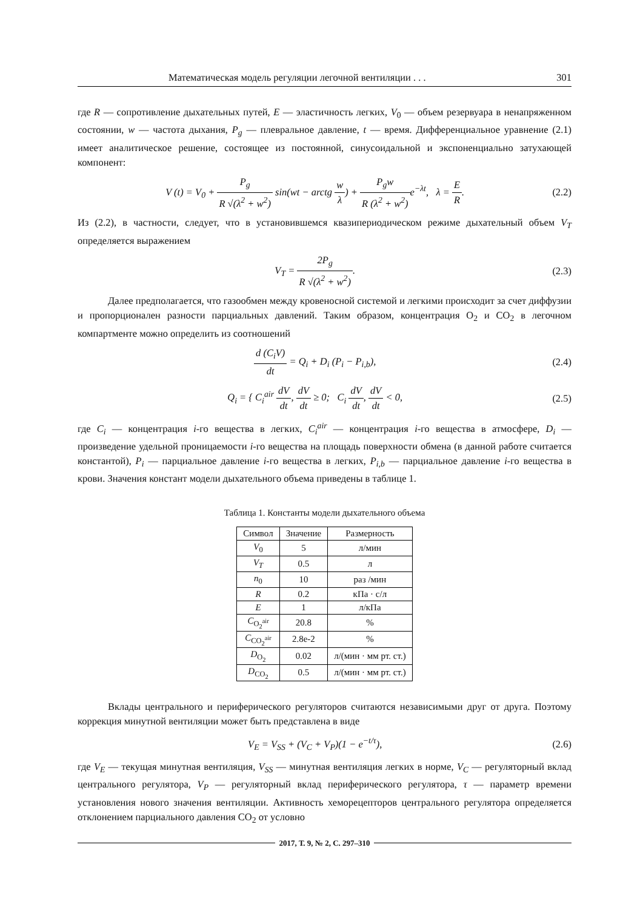Математическая модель регуляции легочной вентиляции . . . 301
где R — сопротивление дыхательных путей, E — эластичность легких, V<sub>0</sub> — объем резервуара в ненапряженном состоянии, w — частота дыхания, P<sub>g</sub> — плевральное давление, t — время. Дифференциальное уравнение (2.1) имеет аналитическое решение, состоящее из постоянной, синусоидальной и экспоненциально затухающей компонент:
V (t) = V<sub>0</sub> + P<sub>g</sub> R √(λ<sup>2</sup> + w<sup>2</sup>) sin(wt − arctg w λ) + P<sub>g</sub>w R (λ<sup>2</sup> + w<sup>2</sup>) e<sup>−λt</sup>, λ = E R. (2.2)
Из (2.2), в частности, следует, что в установившемся квазипериодическом режиме дыхательный объем V<sub>T</sub> определяется выражением
V<sub>T</sub> = 2P<sub>g</sub> R √(λ<sup>2</sup> + w<sup>2</sup>). (2.3)
Далее предполагается, что газообмен между кровеносной системой и легкими происходит за счет диффузии и пропорционален разности парциальных давлений. Таким образом, концентрация O<sub>2</sub> и CO<sub>2</sub> в легочном компартменте можно определить из соотношений
d (C<sub>i</sub>V) dt = Q<sub>i</sub> + D<sub>i</sub> (P<sub>i</sub> − P<sub>i,b</sub>), (2.4)
Q<sub>i</sub> = { C<sub>i</sub><sup>air</sup> dV dt, dV dt ≥ 0; C<sub>i</sub> dV dt, dV dt < 0, (2.5)
где C<sub>i</sub> — концентрация i-го вещества в легких, C<sub>i</sub><sup>air</sup> — концентрация i-го вещества в атмосфере, D<sub>i</sub> — произведение удельной проницаемости i-го вещества на площадь поверхности обмена (в данной работе считается константой), P<sub>i</sub> — парциальное давление i-го вещества в легких, P<sub>i,b</sub> — парциальное давление i-го вещества в крови. Значения констант модели дыхательного объема приведены в таблице 1.
Таблица 1. Константы модели дыхательного объема
| Символ | Значение | Размерность |
| --- | --- | --- |
| V<sub>0</sub> | 5 | л/мин |
| V<sub>T</sub> | 0.5 | л |
| n<sub>0</sub> | 10 | раз /мин |
| R | 0.2 | кПа · с/л |
| E | 1 | л/кПа |
| C<sub>O<sub>2</sub><sup>air</sup></sub> | 20.8 | % |
| C<sub>CO<sub>2</sub><sup>air</sup></sub> | 2.8e-2 | % |
| D<sub>O<sub>2</sub></sub> | 0.02 | л/(мин · мм рт. ст.) |
| D<sub>CO<sub>2</sub></sub> | 0.5 | л/(мин · мм рт. ст.) |
Вклады центрального и периферического регуляторов считаются независимыми друг от друга. Поэтому коррекция минутной вентиляции может быть представлена в виде
V<sub>E</sub> = V<sub>SS</sub> + (V<sub>C</sub> + V<sub>P</sub>)(1 − e<sup>−t/τ</sup>), (2.6)
где V<sub>E</sub> — текущая минутная вентиляция, V<sub>SS</sub> — минутная вентиляция легких в норме, V<sub>C</sub> — регуляторный вклад центрального регулятора, V<sub>P</sub> — регуляторный вклад периферического регулятора, τ — параметр времени установления нового значения вентиляции. Активность хеморецепторов центрального регулятора определяется отклонением парциального давления CO<sub>2</sub> от условно
2017, Т. 9, № 2, С. 297–310